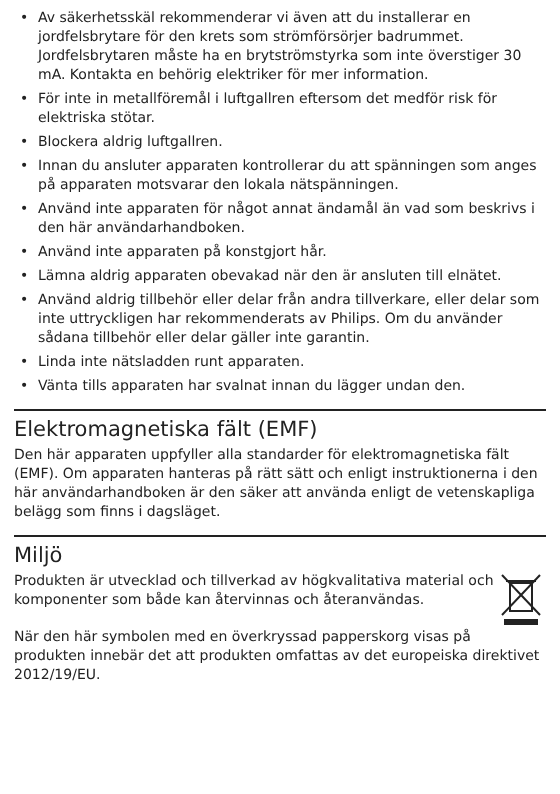• Av säkerhetsskäl rekommenderar vi även att du installerar en jordfelsbrytare för den krets som strömförsörjer badrummet. Jordfelsbrytaren måste ha en brytströmstyrka som inte överstiger 30 mA. Kontakta en behörig elektriker för mer information.
• För inte in metallföremål i luftgallren eftersom det medför risk för elektriska stötar.
• Blockera aldrig luftgallren.
• Innan du ansluter apparaten kontrollerar du att spänningen som anges på apparaten motsvarar den lokala nätspänningen.
• Använd inte apparaten för något annat ändamål än vad som beskrivs i den här användarhandboken.
• Använd inte apparaten på konstgjort hår.
• Lämna aldrig apparaten obevakad när den är ansluten till elnätet.
• Använd aldrig tillbehör eller delar från andra tillverkare, eller delar som inte uttryckligen har rekommenderats av Philips. Om du använder sådana tillbehör eller delar gäller inte garantin.
• Linda inte nätsladden runt apparaten.
• Vänta tills apparaten har svalnat innan du lägger undan den.
Elektromagnetiska fält (EMF)
Den här apparaten uppfyller alla standarder för elektromagnetiska fält (EMF). Om apparaten hanteras på rätt sätt och enligt instruktionerna i den här användarhandboken är den säker att använda enligt de vetenskapliga belägg som finns i dagsläget.
Miljö
Produkten är utvecklad och tillverkad av högkvalitativa material och komponenter som både kan återvinnas och återanvändas.
När den här symbolen med en överkryssad papperskorg visas på produkten innebär det att produkten omfattas av det europeiska direktivet 2012/19/EU.